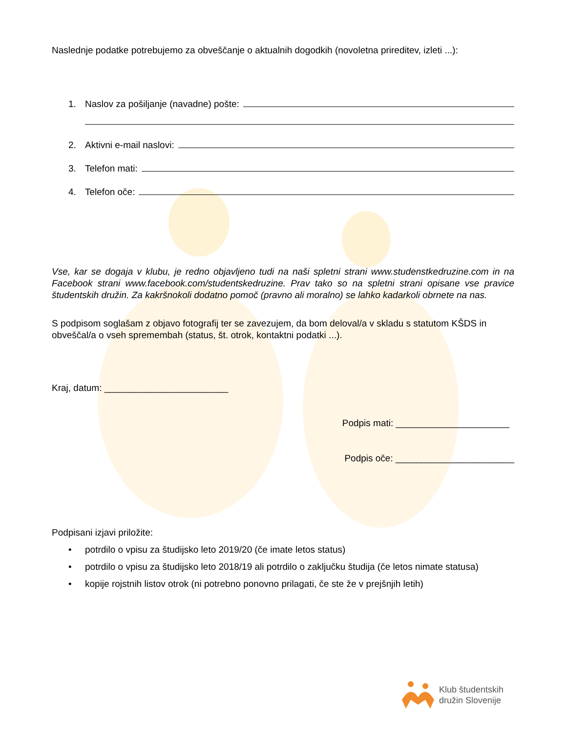Naslednje podatke potrebujemo za obveščanje o aktualnih dogodkih (novoletna prireditev, izleti ...):
1. Naslov za pošiljanje (navadne) pošte:
2. Aktivni e-mail naslovi:
3. Telefon mati:
4. Telefon oče:
Vse, kar se dogaja v klubu, je redno objavljeno tudi na naši spletni strani www.studenstkedruzine.com in na Facebook strani www.facebook.com/studentskedruzine. Prav tako so na spletni strani opisane vse pravice študentskih družin. Za kakršnokoli dodatno pomoč (pravno ali moralno) se lahko kadarkoli obrnete na nas.
S podpisom soglašam z objavo fotografij ter se zavezujem, da bom deloval/a v skladu s statutom KŠDS in obveščal/a o vseh spremembah (status, št. otrok, kontaktni podatki ...).
Kraj, datum: ________________________
Podpis mati: ______________________
Podpis oče: _______________________
Podpisani izjavi priložite:
• potrdilo o vpisu za študijsko leto 2019/20 (če imate letos status)
• potrdilo o vpisu za študijsko leto 2018/19 ali potrdilo o zaključku študija (če letos nimate statusa)
• kopije rojstnih listov otrok (ni potrebno ponovno prilagati, če ste že v prejšnjih letih)
Klub študentskih
družin Slovenije